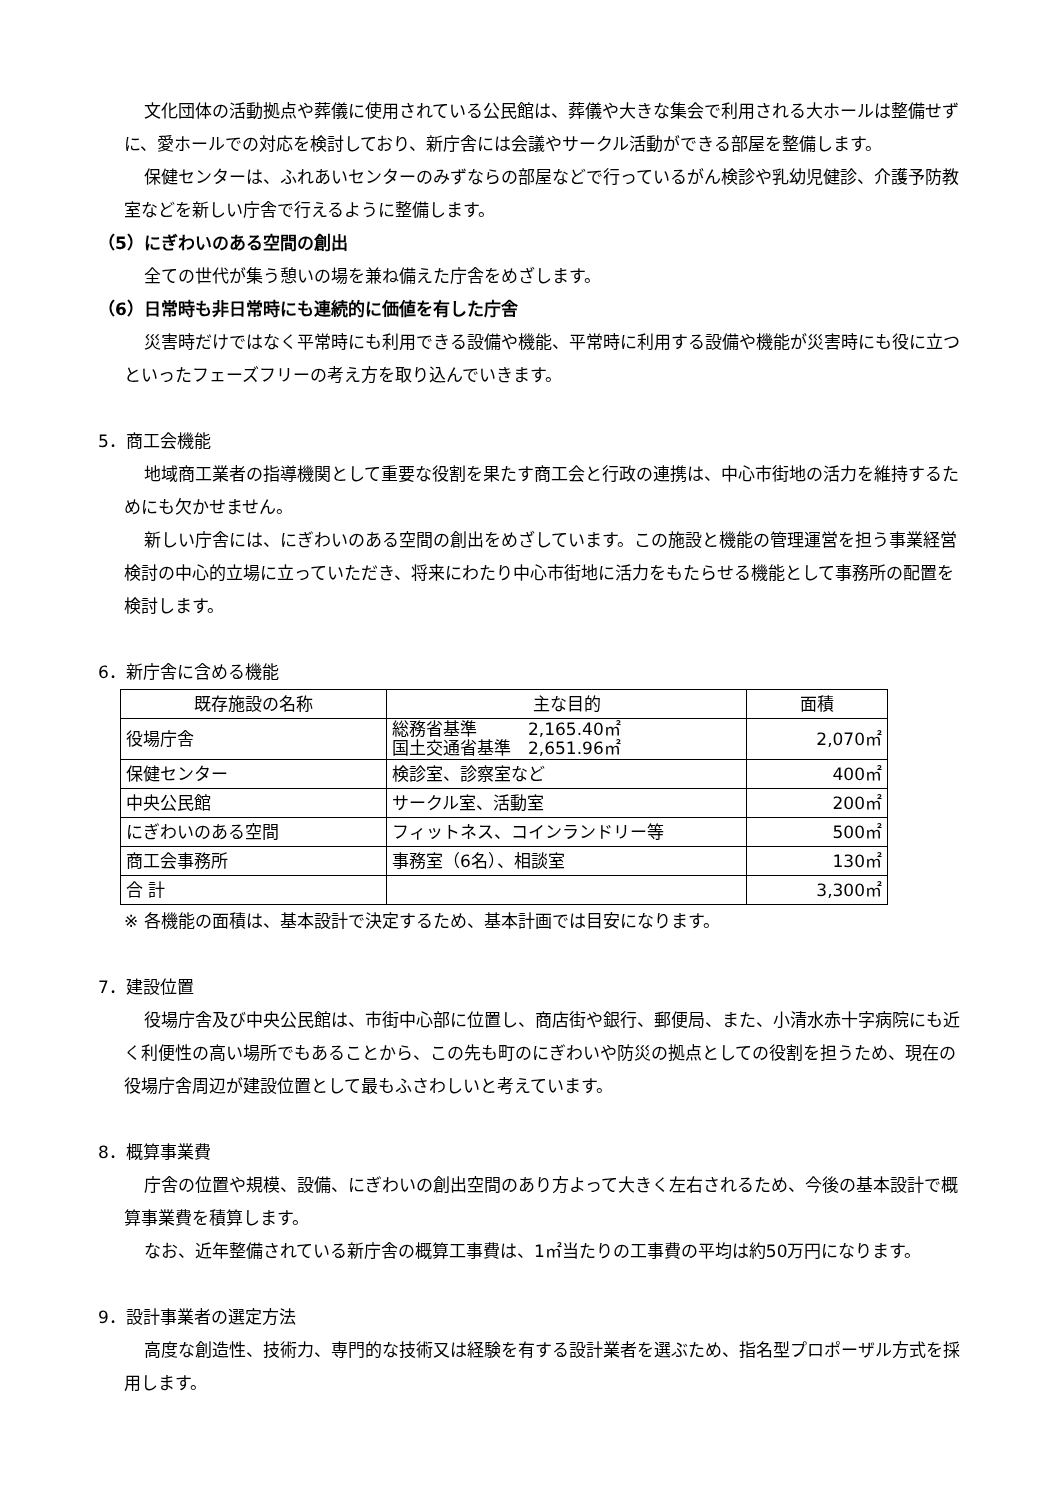文化団体の活動拠点や葬儀に使用されている公民館は、葬儀や大きな集会で利用される大ホールは整備せずに、愛ホールでの対応を検討しており、新庁舎には会議やサークル活動ができる部屋を整備します。
保健センターは、ふれあいセンターのみずならの部屋などで行っているがん検診や乳幼児健診、介護予防教室などを新しい庁舎で行えるように整備します。
（5）にぎわいのある空間の創出
全ての世代が集う憩いの場を兼ね備えた庁舎をめざします。
（6）日常時も非日常時にも連続的に価値を有した庁舎
災害時だけではなく平常時にも利用できる設備や機能、平常時に利用する設備や機能が災害時にも役に立つといったフェーズフリーの考え方を取り込んでいきます。
5．商工会機能
地域商工業者の指導機関として重要な役割を果たす商工会と行政の連携は、中心市街地の活力を維持するためにも欠かせません。
新しい庁舎には、にぎわいのある空間の創出をめざしています。この施設と機能の管理運営を担う事業経営検討の中心的立場に立っていただき、将来にわたり中心市街地に活力をもたらせる機能として事務所の配置を検討します。
6．新庁舎に含める機能
| 既存施設の名称 | 主な目的 | 面積 |
| --- | --- | --- |
| 役場庁舎 | 総務省基準 2,165.40㎡ 国土交通省基準 2,651.96㎡ | 2,070㎡ |
| 保健センター | 検診室、診察室など | 400㎡ |
| 中央公民館 | サークル室、活動室 | 200㎡ |
| にぎわいのある空間 | フィットネス、コインランドリー等 | 500㎡ |
| 商工会事務所 | 事務室（6名）、相談室 | 130㎡ |
| 合 計 | | 3,300㎡ |
※ 各機能の面積は、基本設計で決定するため、基本計画では目安になります。
7．建設位置
役場庁舎及び中央公民館は、市街中心部に位置し、商店街や銀行、郵便局、また、小清水赤十字病院にも近く利便性の高い場所でもあることから、この先も町のにぎわいや防災の拠点としての役割を担うため、現在の役場庁舎周辺が建設位置として最もふさわしいと考えています。
8．概算事業費
庁舎の位置や規模、設備、にぎわいの創出空間のあり方よって大きく左右されるため、今後の基本設計で概算事業費を積算します。
なお、近年整備されている新庁舎の概算工事費は、1㎡当たりの工事費の平均は約50万円になります。
9．設計事業者の選定方法
高度な創造性、技術力、専門的な技術又は経験を有する設計業者を選ぶため、指名型プロポーザル方式を採用します。